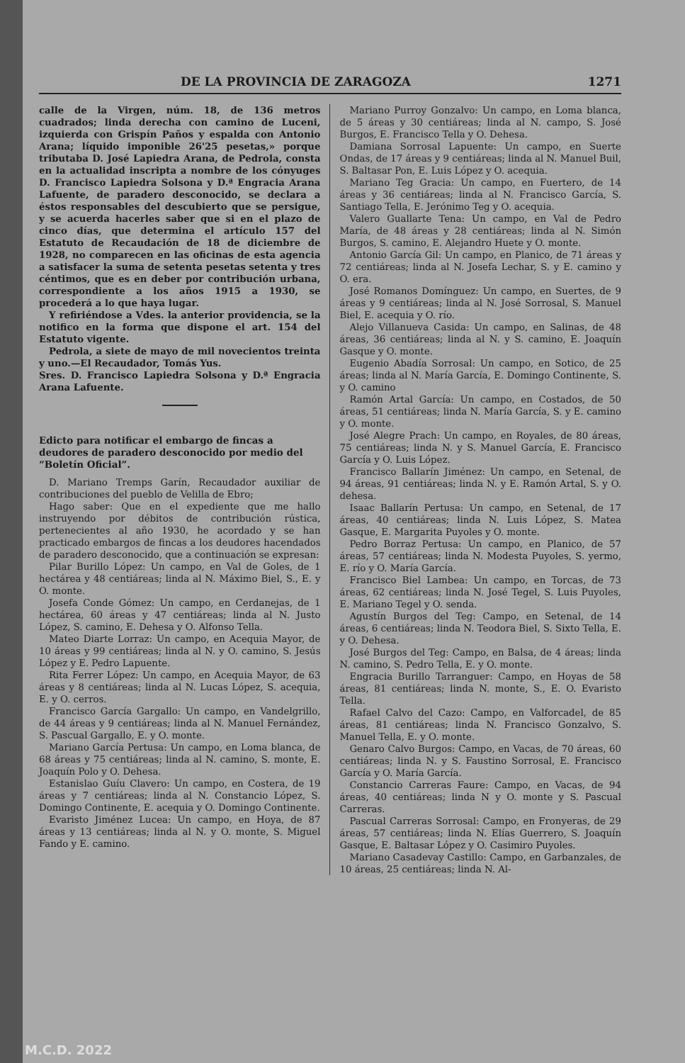DE LA PROVINCIA DE ZARAGOZA 1271
calle de la Virgen, núm. 18, de 136 metros cuadrados; linda derecha con camino de Luceni, izquierda con Grispín Paños y espalda con Antonio Arana; líquido imponible 26'25 pesetas,» porque tributaba D. José Lapiedra Arana, de Pedrola, consta en la actualidad inscripta a nombre de los cónyuges D. Francisco Lapiedra Solsona y D.ª Engracia Arana Lafuente, de paradero desconocido, se declara a éstos responsables del descubierto que se persigue, y se acuerda hacerles saber que si en el plazo de cinco días, que determina el artículo 157 del Estatuto de Recaudación de 18 de diciembre de 1928, no comparecen en las oficinas de esta agencia a satisfacer la suma de setenta pesetas setenta y tres céntimos, que es en deber por contribución urbana, correspondiente a los años 1915 a 1930, se procederá a lo que haya lugar.
Y refiriéndose a Vdes. la anterior providencia, se la notifico en la forma que dispone el art. 154 del Estatuto vigente.
Pedrola, a siete de mayo de mil novecientos treinta y uno.—El Recaudador, Tomás Yus.
Sres. D. Francisco Lapiedra Solsona y D.ª Engracia Arana Lafuente.
Edicto para notificar el embargo de fincas a deudores de paradero desconocido por medio del “Boletín Oficial”.
D. Mariano Tremps Garín, Recaudador auxiliar de contribuciones del pueblo de Velilla de Ebro;
Hago saber: Que en el expediente que me hallo instruyendo por débitos de contribución rústica, pertenecientes al año 1930, he acordado y se han practicado embargos de fincas a los deudores hacendados de paradero desconocido, que a continuación se expresan:
Pilar Burillo López: Un campo, en Val de Goles, de 1 hectárea y 48 centiáreas; linda al N. Máximo Biel, S., E. y O. monte.
Josefa Conde Gómez: Un campo, en Cerdanejas, de 1 hectárea, 60 áreas y 47 centiáreas; linda al N. Justo López, S. camino, E. Dehesa y O. Alfonso Tella.
Mateo Diarte Lorraz: Un campo, en Acequia Mayor, de 10 áreas y 99 centiáreas; linda al N. y O. camino, S. Jesús López y E. Pedro Lapuente.
Rita Ferrer López: Un campo, en Acequia Mayor, de 63 áreas y 8 centiáreas; linda al N. Lucas López, S. acequia, E. y O. cerros.
Francisco García Gargallo: Un campo, en Vandelgrillo, de 44 áreas y 9 centiáreas; linda al N. Manuel Fernández, S. Pascual Gargallo, E. y O. monte.
Mariano García Pertusa: Un campo, en Loma blanca, de 68 áreas y 75 centiáreas; linda al N. camino, S. monte, E. Joaquín Polo y O. Dehesa.
Estanislao Guíu Clavero: Un campo, en Costera, de 19 áreas y 7 centiáreas; linda al N. Constancio López, S. Domingo Continente, E. acequia y O. Domingo Continente.
Evaristo Jiménez Lucea: Un campo, en Hoya, de 87 áreas y 13 centiáreas; linda al N. y O. monte, S. Miguel Fando y E. camino.
Mariano Purroy Gonzalvo: Un campo, en Loma blanca, de 5 áreas y 30 centiáreas; linda al N. campo, S. José Burgos, E. Francisco Tella y O. Dehesa.
Damiana Sorrosal Lapuente: Un campo, en Suerte Ondas, de 17 áreas y 9 centiáreas; linda al N. Manuel Buil, S. Baltasar Pon, E. Luis López y O. acequia.
Mariano Teg Gracia: Un campo, en Fuertero, de 14 áreas y 36 centiáreas; linda al N. Francisco García, S. Santiago Tella, E. Jerónimo Teg y O. acequia.
Valero Guallarte Tena: Un campo, en Val de Pedro María, de 48 áreas y 28 centiáreas; linda al N. Simón Burgos, S. camino, E. Alejandro Huete y O. monte.
Antonio García Gil: Un campo, en Planico, de 71 áreas y 72 centiáreas; linda al N. Josefa Lechar, S. y E. camino y O. era.
José Romanos Domínguez: Un campo, en Suertes, de 9 áreas y 9 centiáreas; linda al N. José Sorrosal, S. Manuel Biel, E. acequia y O. río.
Alejo Villanueva Casida: Un campo, en Salinas, de 48 áreas, 36 centiáreas; linda al N. y S. camino, E. Joaquín Gasque y O. monte.
Eugenio Abadía Sorrosal: Un campo, en Sotico, de 25 áreas; linda al N. María García, E. Domingo Continente, S. y O. camino
Ramón Artal García: Un campo, en Costados, de 50 áreas, 51 centiáreas; linda N. María García, S. y E. camino y O. monte.
José Alegre Prach: Un campo, en Royales, de 80 áreas, 75 centiáreas; linda N. y S. Manuel García, E. Francisco García y O. Luis López.
Francisco Ballarín Jiménez: Un campo, en Setenal, de 94 áreas, 91 centiáreas; linda N. y E. Ramón Artal, S. y O. dehesa.
Isaac Ballarín Pertusa: Un campo, en Setenal, de 17 áreas, 40 centiáreas; linda N. Luis López, S. Matea Gasque, E. Margarita Puyoles y O. monte.
Pedro Borraz Pertusa: Un campo, en Planico, de 57 áreas, 57 centiáreas; linda N. Modesta Puyoles, S. yermo, E. río y O. María García.
Francisco Biel Lambea: Un campo, en Torcas, de 73 áreas, 62 centiáreas; linda N. José Tegel, S. Luis Puyoles, E. Mariano Tegel y O. senda.
Agustín Burgos del Teg: Campo, en Setenal, de 14 áreas, 6 centiáreas; linda N. Teodora Biel, S. Sixto Tella, E. y O. Dehesa.
José Burgos del Teg: Campo, en Balsa, de 4 áreas; linda N. camino, S. Pedro Tella, E. y O. monte.
Engracia Burillo Tarranguer: Campo, en Hoyas de 58 áreas, 81 centiáreas; linda N. monte, S., E. O. Evaristo Tella.
Rafael Calvo del Cazo: Campo, en Valforcadel, de 85 áreas, 81 centiáreas; linda N. Francisco Gonzalvo, S. Manuel Tella, E. y O. monte.
Genaro Calvo Burgos: Campo, en Vacas, de 70 áreas, 60 centiáreas; linda N. y S. Faustino Sorrosal, E. Francisco García y O. María García.
Constancio Carreras Faure: Campo, en Vacas, de 94 áreas, 40 centiáreas; linda N y O. monte y S. Pascual Carreras.
Pascual Carreras Sorrosal: Campo, en Fronyeras, de 29 áreas, 57 centiáreas; linda N. Elías Guerrero, S. Joaquín Gasque, E. Baltasar López y O. Casimiro Puyoles.
Mariano Casadevay Castillo: Campo, en Garbanzales, de 10 áreas, 25 centiáreas; linda N. Al-
M.C.D. 2022